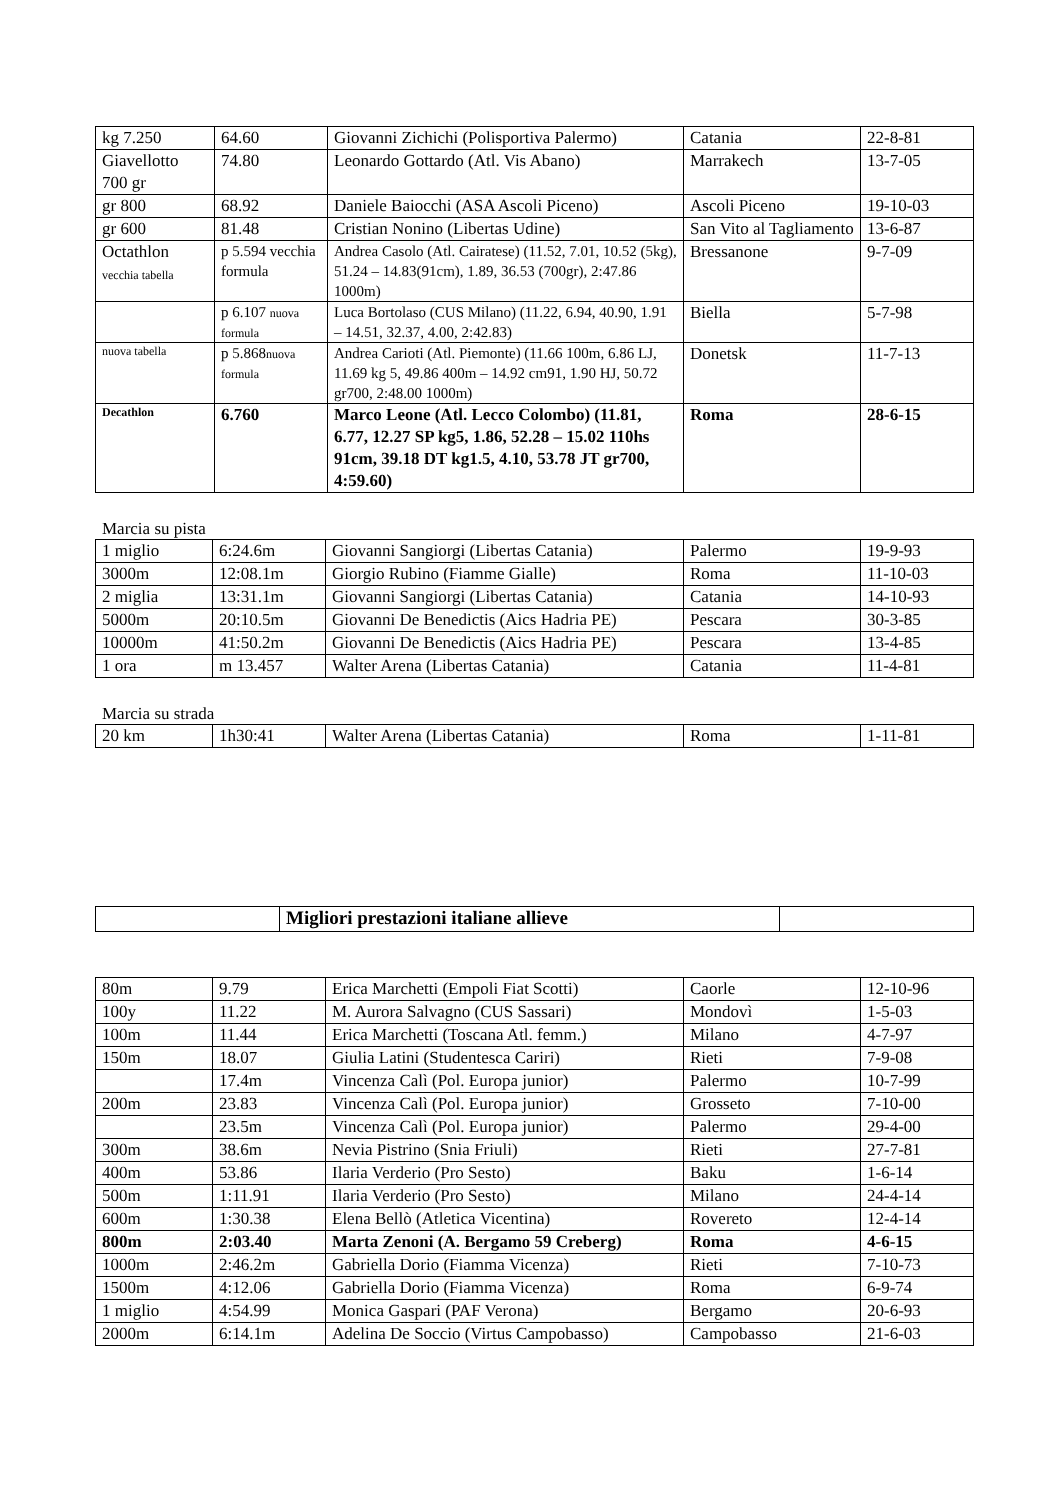| kg 7.250 | 64.60 | Giovanni Zichichi (Polisportiva Palermo) | Catania | 22-8-81 |
| Giavellotto 700 gr | 74.80 | Leonardo Gottardo (Atl. Vis Abano) | Marrakech | 13-7-05 |
| gr 800 | 68.92 | Daniele Baiocchi (ASA Ascoli Piceno) | Ascoli Piceno | 19-10-03 |
| gr 600 | 81.48 | Cristian Nonino (Libertas Udine) | San Vito al Tagliamento | 13-6-87 |
| Octathlon vecchia tabella | p 5.594 vecchia formula | Andrea Casolo (Atl. Cairatese) (11.52, 7.01, 10.52 (5kg), 51.24 – 14.83(91cm), 1.89, 36.53 (700gr), 2:47.86 1000m) | Bressanone | 9-7-09 |
| | p 6.107 nuova formula | Luca Bortolaso (CUS Milano) (11.22, 6.94, 40.90, 1.91 – 14.51, 32.37, 4.00, 2:42.83) | Biella | 5-7-98 |
| nuova tabella | p 5.868 nuova formula | Andrea Carioti (Atl. Piemonte) (11.66 100m, 6.86 LJ, 11.69 kg 5, 49.86 400m – 14.92 cm91, 1.90 HJ, 50.72 gr700, 2:48.00 1000m) | Donetsk | 11-7-13 |
| Decathlon | 6.760 | Marco Leone (Atl. Lecco Colombo) (11.81, 6.77, 12.27 SP kg5, 1.86, 52.28 – 15.02 110hs 91cm, 39.18 DT kg1.5, 4.10, 53.78 JT gr700, 4:59.60) | Roma | 28-6-15 |
Marcia su pista
| 1 miglio | 6:24.6m | Giovanni Sangiorgi (Libertas Catania) | Palermo | 19-9-93 |
| 3000m | 12:08.1m | Giorgio Rubino (Fiamme Gialle) | Roma | 11-10-03 |
| 2 miglia | 13:31.1m | Giovanni Sangiorgi (Libertas Catania) | Catania | 14-10-93 |
| 5000m | 20:10.5m | Giovanni De Benedictis (Aics Hadria PE) | Pescara | 30-3-85 |
| 10000m | 41:50.2m | Giovanni De Benedictis (Aics Hadria PE) | Pescara | 13-4-85 |
| 1 ora | m 13.457 | Walter Arena (Libertas Catania) | Catania | 11-4-81 |
Marcia su strada
| 20 km | 1h30:41 | Walter Arena (Libertas Catania) | Roma | 1-11-81 |
| | Migliori prestazioni italiane allieve | |
| 80m | 9.79 | Erica Marchetti (Empoli Fiat Scotti) | Caorle | 12-10-96 |
| 100y | 11.22 | M. Aurora Salvagno (CUS Sassari) | Mondovì | 1-5-03 |
| 100m | 11.44 | Erica Marchetti (Toscana Atl. femm.) | Milano | 4-7-97 |
| 150m | 18.07 | Giulia Latini (Studentesca Cariri) | Rieti | 7-9-08 |
| | 17.4m | Vincenza Calì (Pol. Europa junior) | Palermo | 10-7-99 |
| 200m | 23.83 | Vincenza Calì (Pol. Europa junior) | Grosseto | 7-10-00 |
| | 23.5m | Vincenza Calì (Pol. Europa junior) | Palermo | 29-4-00 |
| 300m | 38.6m | Nevia Pistrino (Snia Friuli) | Rieti | 27-7-81 |
| 400m | 53.86 | Ilaria Verderio (Pro Sesto) | Baku | 1-6-14 |
| 500m | 1:11.91 | Ilaria Verderio (Pro Sesto) | Milano | 24-4-14 |
| 600m | 1:30.38 | Elena Bellò (Atletica Vicentina) | Rovereto | 12-4-14 |
| 800m | 2:03.40 | Marta Zenoni (A. Bergamo 59 Creberg) | Roma | 4-6-15 |
| 1000m | 2:46.2m | Gabriella Dorio (Fiamma Vicenza) | Rieti | 7-10-73 |
| 1500m | 4:12.06 | Gabriella Dorio (Fiamma Vicenza) | Roma | 6-9-74 |
| 1 miglio | 4:54.99 | Monica Gaspari (PAF Verona) | Bergamo | 20-6-93 |
| 2000m | 6:14.1m | Adelina De Soccio (Virtus Campobasso) | Campobasso | 21-6-03 |